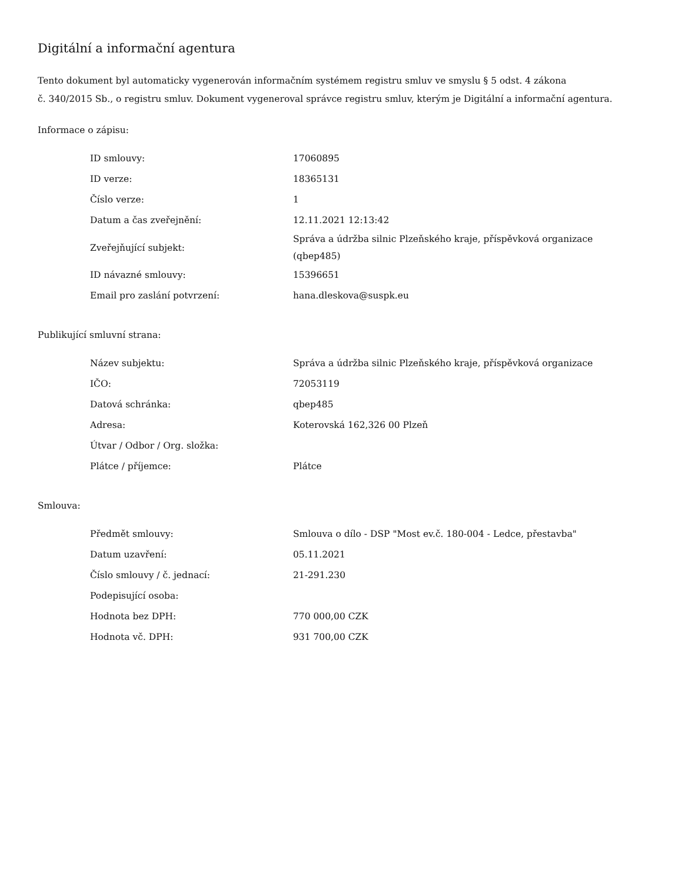Digitální a informační agentura
Tento dokument byl automaticky vygenerován informačním systémem registru smluv ve smyslu § 5 odst. 4 zákona
č. 340/2015 Sb., o registru smluv. Dokument vygeneroval správce registru smluv, kterým je Digitální a informační agentura.
Informace o zápisu:
| ID smlouvy: | 17060895 |
| ID verze: | 18365131 |
| Číslo verze: | 1 |
| Datum a čas zveřejnění: | 12.11.2021 12:13:42 |
| Zveřejňující subjekt: | Správa a údržba silnic Plzeňského kraje, příspěvková organizace (qbep485) |
| ID návazné smlouvy: | 15396651 |
| Email pro zaslání potvrzení: | hana.dleskova@suspk.eu |
Publikující smluvní strana:
| Název subjektu: | Správa a údržba silnic Plzeňského kraje, příspěvková organizace |
| IČO: | 72053119 |
| Datová schránka: | qbep485 |
| Adresa: | Koterovská 162,326 00 Plzeň |
| Útvar / Odbor / Org. složka: | |
| Plátce / příjemce: | Plátce |
Smlouva:
| Předmět smlouvy: | Smlouva o dílo - DSP "Most ev.č. 180-004 - Ledce, přestavba" |
| Datum uzavření: | 05.11.2021 |
| Číslo smlouvy / č. jednací: | 21-291.230 |
| Podepisující osoba: | |
| Hodnota bez DPH: | 770 000,00 CZK |
| Hodnota vč. DPH: | 931 700,00 CZK |